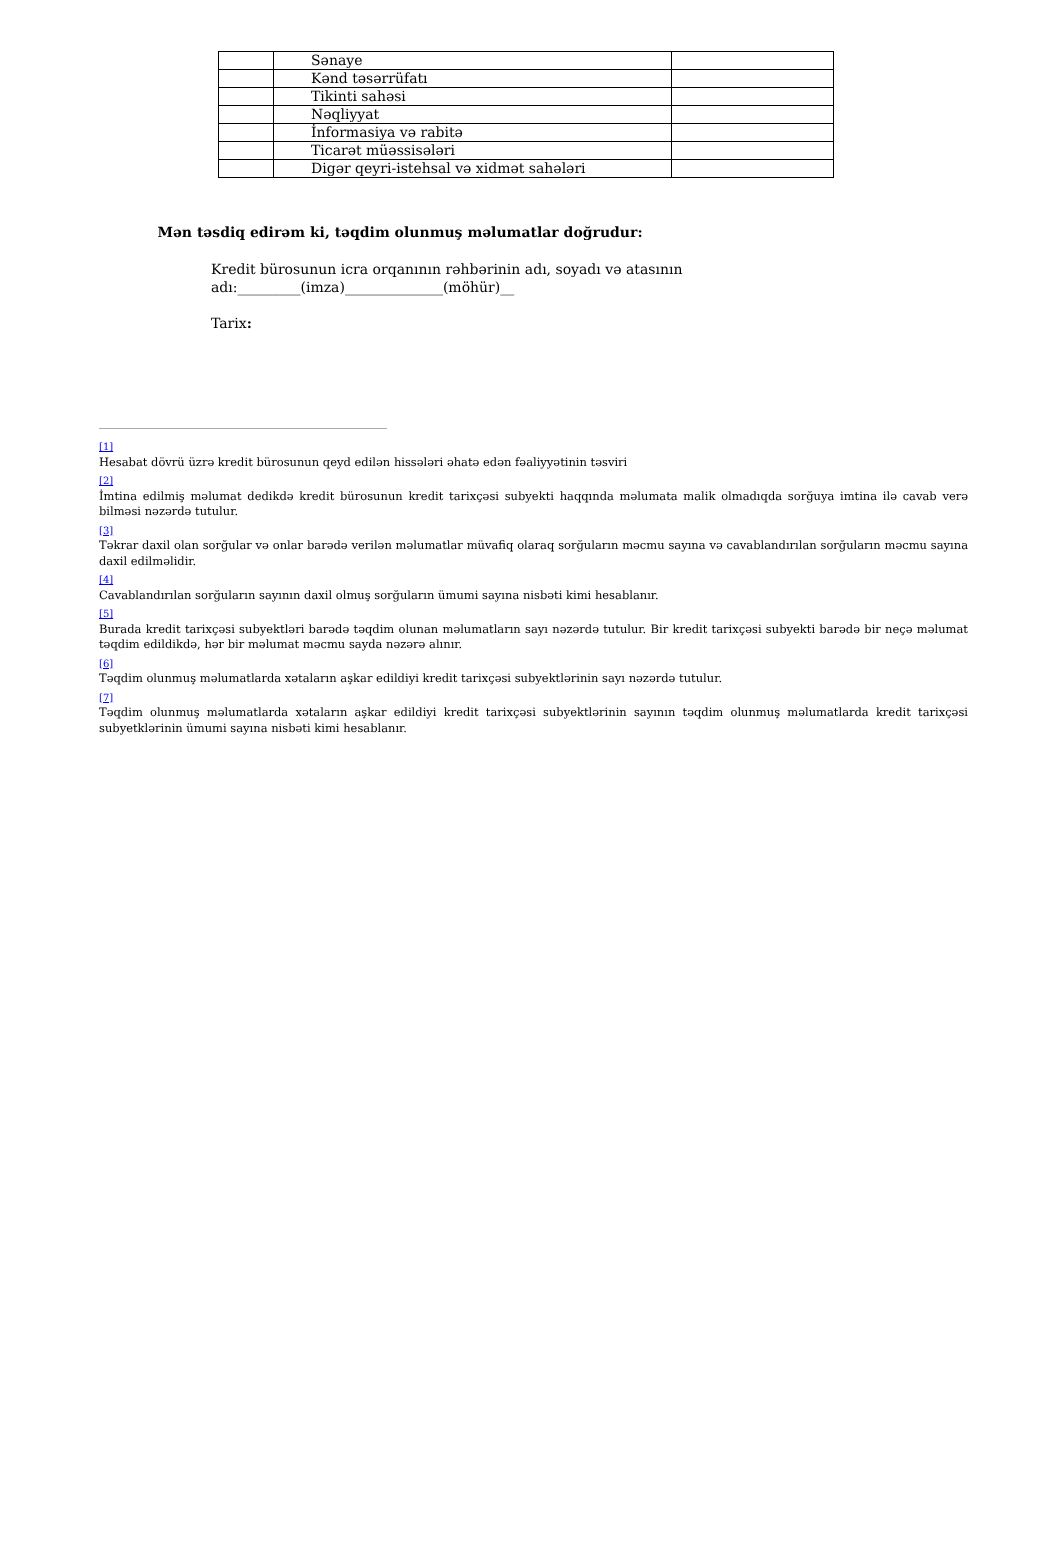| | Sənaye | |
| | Kənd təsərrüfatı | |
| | Tikinti sahəsi | |
| | Nəqliyyat | |
| | İnformasiya və rabitə | |
| | Ticarət müəssisələri | |
| | Digər qeyri-istehsal və xidmət sahələri | |
Mən təsdiq edirəm ki, təqdim olunmuş məlumatlar doğrudur:
Kredit bürosunun icra orqanının rəhbərinin adı, soyadı və atasının
adı:_________(imza)______________(möhür)__
Tarix:
[1]
Hesabat dövrü üzrə kredit bürosunun qeyd edilən hissələri əhatə edən fəaliyyətinin təsviri
[2]
İmtina edilmiş məlumat dedikdə kredit bürosunun kredit tarixçəsi subyekti haqqında məlumata malik olmadıqda sorğuya imtina ilə cavab verə bilməsi nəzərdə tutulur.
[3]
Təkrar daxil olan sorğular və onlar barədə verilən məlumatlar müvafiq olaraq sorğuların məcmu sayına və cavablandırılan sorğuların məcmu sayına daxil edilməlidir.
[4]
Cavablandırılan sorğuların sayının daxil olmuş sorğuların ümumi sayına nisbəti kimi hesablanır.
[5]
Burada kredit tarixçəsi subyektləri barədə təqdim olunan məlumatların sayı nəzərdə tutulur. Bir kredit tarixçəsi subyekti barədə bir neçə məlumat təqdim edildikdə, hər bir məlumat məcmu sayda nəzərə alınır.
[6]
Təqdim olunmuş məlumatlarda xətaların aşkar edildiyi kredit tarixçəsi subyektlərinin sayı nəzərdə tutulur.
[7]
Təqdim olunmuş məlumatlarda xətaların aşkar edildiyi kredit tarixçəsi subyektlərinin sayının təqdim olunmuş məlumatlarda kredit tarixçəsi subyetklərinin ümumi sayına nisbəti kimi hesablanır.